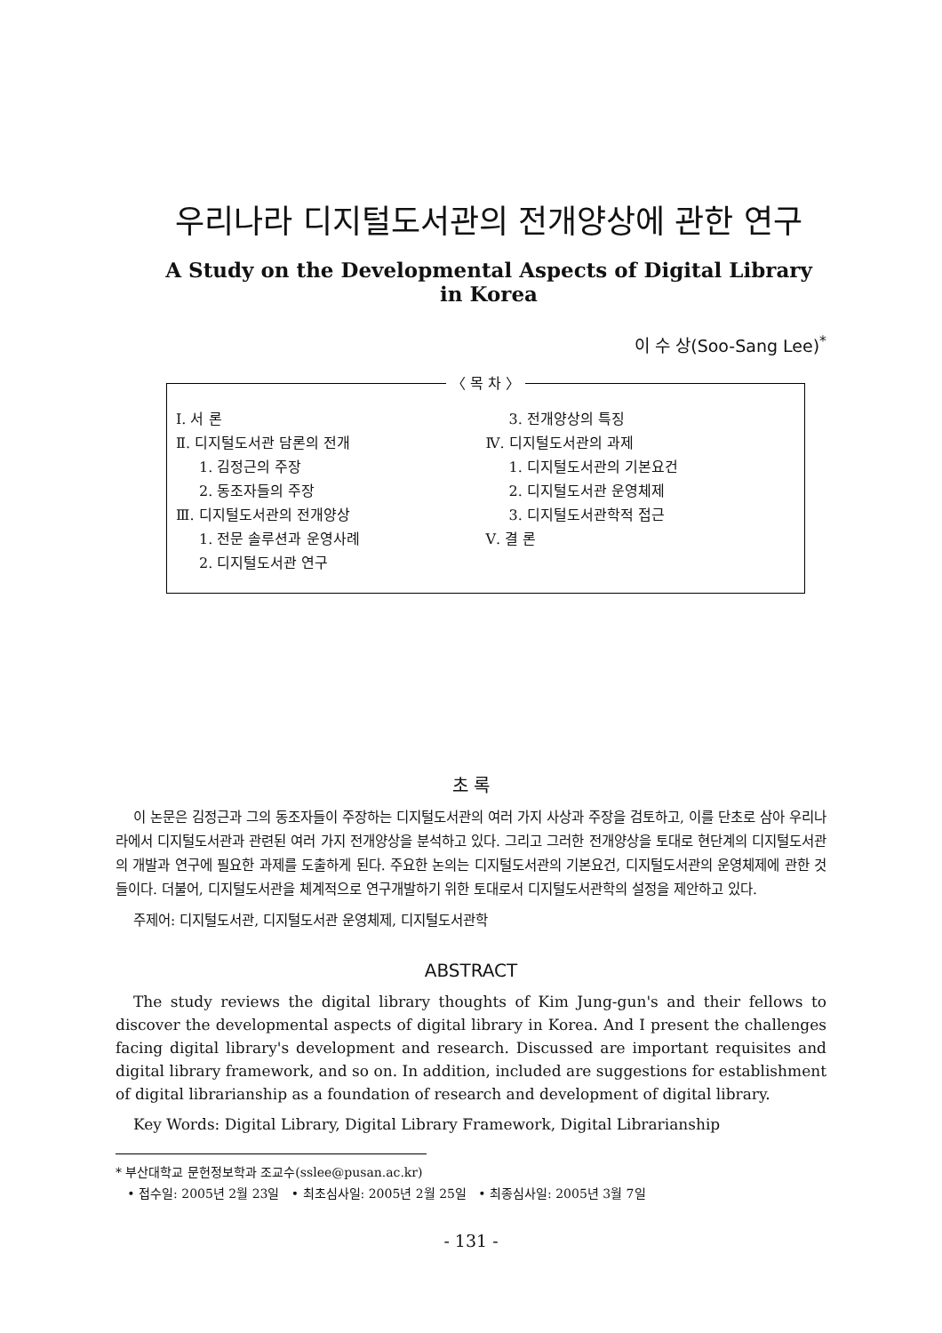우리나라 디지털도서관의 전개양상에 관한 연구
A Study on the Developmental Aspects of Digital Library in Korea
이 수 상(Soo-Sang Lee)<sup>*</sup>
〈 목 차 〉
Ⅰ. 서 론
Ⅱ. 디지털도서관 담론의 전개
1. 김정근의 주장
2. 동조자들의 주장
Ⅲ. 디지털도서관의 전개양상
1. 전문 솔루션과 운영사례
2. 디지털도서관 연구
3. 전개양상의 특징
Ⅳ. 디지털도서관의 과제
1. 디지털도서관의 기본요건
2. 디지털도서관 운영체제
3. 디지털도서관학적 접근
Ⅴ. 결 론
초 록
이 논문은 김정근과 그의 동조자들이 주장하는 디지털도서관의 여러 가지 사상과 주장을 검토하고, 이를 단초로 삼아 우리나라에서 디지털도서관과 관련된 여러 가지 전개양상을 분석하고 있다. 그리고 그러한 전개양상을 토대로 현단계의 디지털도서관의 개발과 연구에 필요한 과제를 도출하게 된다. 주요한 논의는 디지털도서관의 기본요건, 디지털도서관의 운영체제에 관한 것들이다. 더불어, 디지털도서관을 체계적으로 연구개발하기 위한 토대로서 디지털도서관학의 설정을 제안하고 있다.
주제어: 디지털도서관, 디지털도서관 운영체제, 디지털도서관학
ABSTRACT
The study reviews the digital library thoughts of Kim Jung-gun's and their fellows to discover the developmental aspects of digital library in Korea. And I present the challenges facing digital library's development and research. Discussed are important requisites and digital library framework, and so on. In addition, included are suggestions for establishment of digital librarianship as a foundation of research and development of digital library.
Key Words: Digital Library, Digital Library Framework, Digital Librarianship
* 부산대학교 문헌정보학과 조교수(sslee@pusan.ac.kr)
• 접수일: 2005년 2월 23일 • 최초심사일: 2005년 2월 25일 • 최종심사일: 2005년 3월 7일
- 131 -